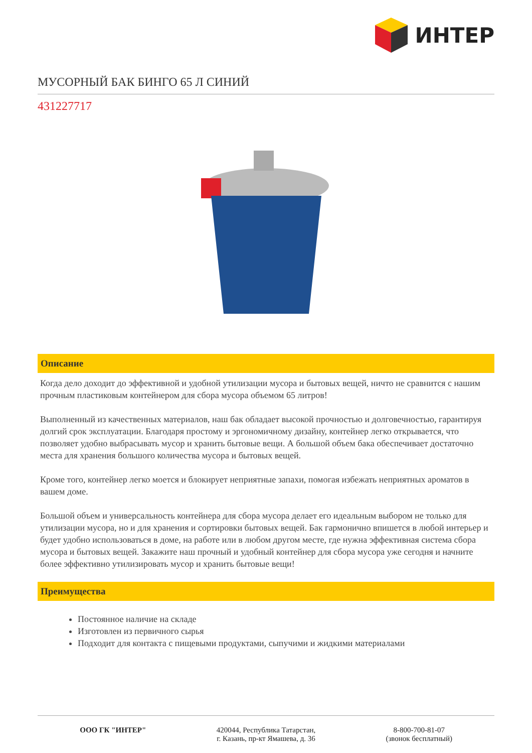ИНТЕР
МУСОРНЫЙ БАК БИНГО 65 Л СИНИЙ
431227717
Описание
Когда дело доходит до эффективной и удобной утилизации мусора и бытовых вещей, ничто не сравнится с нашим прочным пластиковым контейнером для сбора мусора объемом 65 литров!
Выполненный из качественных материалов, наш бак обладает высокой прочностью и долговечностью, гарантируя долгий срок эксплуатации. Благодаря простому и эргономичному дизайну, контейнер легко открывается, что позволяет удобно выбрасывать мусор и хранить бытовые вещи. А большой объем бака обеспечивает достаточно места для хранения большого количества мусора и бытовых вещей.
Кроме того, контейнер легко моется и блокирует неприятные запахи, помогая избежать неприятных ароматов в вашем доме.
Большой объем и универсальность контейнера для сбора мусора делает его идеальным выбором не только для утилизации мусора, но и для хранения и сортировки бытовых вещей. Бак гармонично впишется в любой интерьер и будет удобно использоваться в доме, на работе или в любом другом месте, где нужна эффективная система сбора мусора и бытовых вещей. Закажите наш прочный и удобный контейнер для сбора мусора уже сегодня и начните более эффективно утилизировать мусор и хранить бытовые вещи!
Преимущества
Постоянное наличие на складе
Изготовлен из первичного сырья
Подходит для контакта с пищевыми продуктами, сыпучими и жидкими материалами
ООО ГК "ИНТЕР" 420044, Республика Татарстан,
г. Казань, пр-кт Ямашева, д. 36
8-800-700-81-07
(звонок бесплатный)